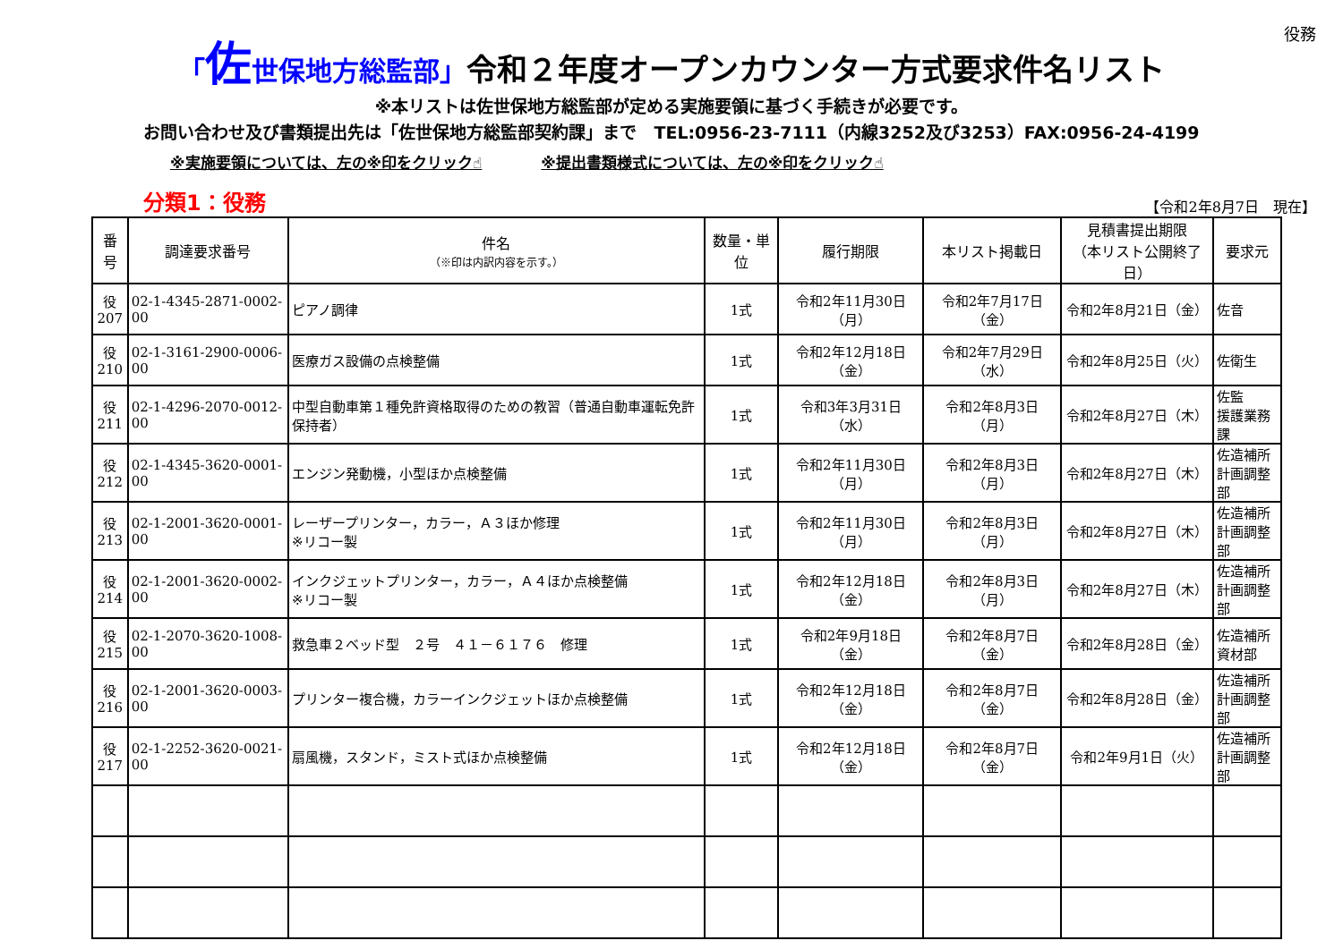役務
「佐世保地方総監部」令和２年度オープンカウンター方式要求件名リスト
※本リストは佐世保地方総監部が定める実施要領に基づく手続きが必要です。
お問い合わせ及び書類提出先は「佐世保地方総監部契約課」まで　TEL:0956-23-7111（内線3252及び3253）FAX:0956-24-4199
※実施要領については、左の※印をクリック☝ ※提出書類様式については、左の※印をクリック☝
分類1：役務
【令和2年8月7日　現在】
| 番号 | 調達要求番号 | 件名 （※印は内訳内容を示す。） | 数量・単位 | 履行期限 | 本リスト掲載日 | 見積書提出期限 （本リスト公開終了日） | 要求元 |
| --- | --- | --- | --- | --- | --- | --- | --- |
| 役 207 | 02-1-4345-2871-0002-00 | ピアノ調律 | 1式 | 令和2年11月30日（月） | 令和2年7月17日（金） | 令和2年8月21日（金） | 佐音 |
| 役 210 | 02-1-3161-2900-0006-00 | 医療ガス設備の点検整備 | 1式 | 令和2年12月18日（金） | 令和2年7月29日（水） | 令和2年8月25日（火） | 佐衛生 |
| 役 211 | 02-1-4296-2070-0012-00 | 中型自動車第１種免許資格取得のための教習（普通自動車運転免許保持者） | 1式 | 令和3年3月31日（水） | 令和2年8月3日（月） | 令和2年8月27日（木） | 佐監 援護業務課 |
| 役 212 | 02-1-4345-3620-0001-00 | エンジン発動機，小型ほか点検整備 | 1式 | 令和2年11月30日（月） | 令和2年8月3日（月） | 令和2年8月27日（木） | 佐造補所 計画調整部 |
| 役 213 | 02-1-2001-3620-0001-00 | レーザープリンター，カラー，Ａ３ほか修理 ※リコー製 | 1式 | 令和2年11月30日（月） | 令和2年8月3日（月） | 令和2年8月27日（木） | 佐造補所 計画調整部 |
| 役 214 | 02-1-2001-3620-0002-00 | インクジェットプリンター，カラー，Ａ４ほか点検整備 ※リコー製 | 1式 | 令和2年12月18日（金） | 令和2年8月3日（月） | 令和2年8月27日（木） | 佐造補所 計画調整部 |
| 役 215 | 02-1-2070-3620-1008-00 | 救急車２ベッド型 ２号 ４１－６１７６ 修理 | 1式 | 令和2年9月18日（金） | 令和2年8月7日（金） | 令和2年8月28日（金） | 佐造補所 資材部 |
| 役 216 | 02-1-2001-3620-0003-00 | プリンター複合機，カラーインクジェットほか点検整備 | 1式 | 令和2年12月18日（金） | 令和2年8月7日（金） | 令和2年8月28日（金） | 佐造補所 計画調整部 |
| 役 217 | 02-1-2252-3620-0021-00 | 扇風機，スタンド，ミスト式ほか点検整備 | 1式 | 令和2年12月18日（金） | 令和2年8月7日（金） | 令和2年9月1日（火） | 佐造補所 計画調整部 |